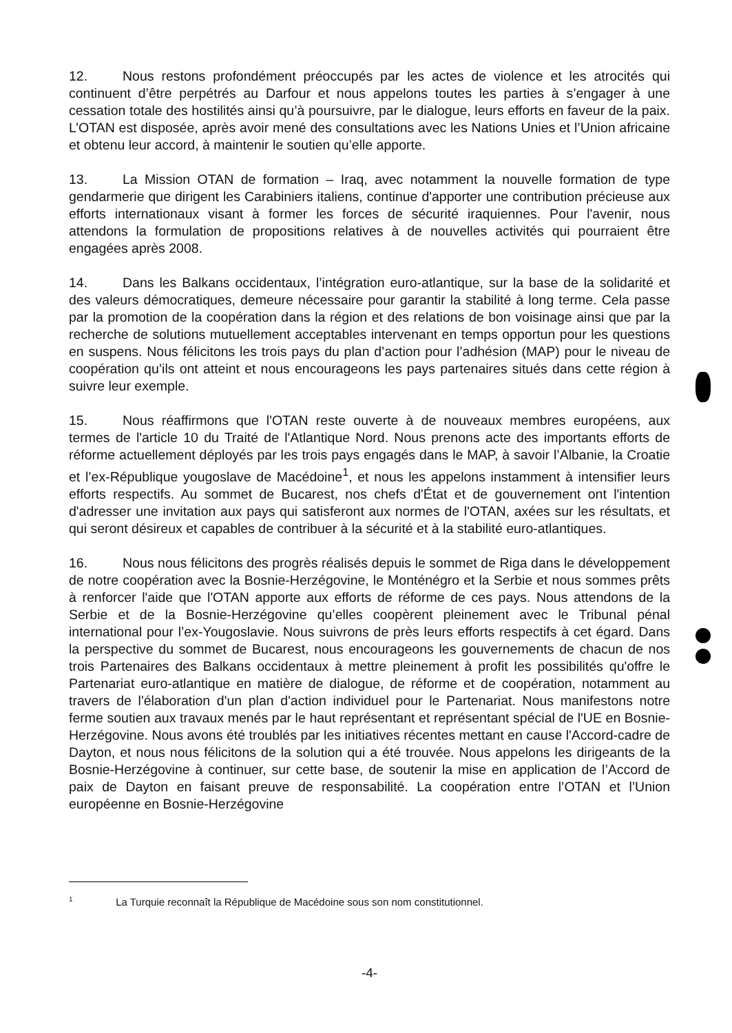12. Nous restons profondément préoccupés par les actes de violence et les atrocités qui continuent d’être perpétrés au Darfour et nous appelons toutes les parties à s’engager à une cessation totale des hostilités ainsi qu’à poursuivre, par le dialogue, leurs efforts en faveur de la paix. L’OTAN est disposée, après avoir mené des consultations avec les Nations Unies et l’Union africaine et obtenu leur accord, à maintenir le soutien qu’elle apporte.
13. La Mission OTAN de formation – Iraq, avec notamment la nouvelle formation de type gendarmerie que dirigent les Carabiniers italiens, continue d'apporter une contribution précieuse aux efforts internationaux visant à former les forces de sécurité iraquiennes. Pour l'avenir, nous attendons la formulation de propositions relatives à de nouvelles activités qui pourraient être engagées après 2008.
14. Dans les Balkans occidentaux, l’intégration euro-atlantique, sur la base de la solidarité et des valeurs démocratiques, demeure nécessaire pour garantir la stabilité à long terme. Cela passe par la promotion de la coopération dans la région et des relations de bon voisinage ainsi que par la recherche de solutions mutuellement acceptables intervenant en temps opportun pour les questions en suspens. Nous félicitons les trois pays du plan d’action pour l’adhésion (MAP) pour le niveau de coopération qu’ils ont atteint et nous encourageons les pays partenaires situés dans cette région à suivre leur exemple.
15. Nous réaffirmons que l'OTAN reste ouverte à de nouveaux membres européens, aux termes de l'article 10 du Traité de l'Atlantique Nord. Nous prenons acte des importants efforts de réforme actuellement déployés par les trois pays engagés dans le MAP, à savoir l’Albanie, la Croatie et l’ex-République yougoslave de Macédoine<sup>1</sup>, et nous les appelons instamment à intensifier leurs efforts respectifs. Au sommet de Bucarest, nos chefs d'État et de gouvernement ont l'intention d'adresser une invitation aux pays qui satisferont aux normes de l'OTAN, axées sur les résultats, et qui seront désireux et capables de contribuer à la sécurité et à la stabilité euro-atlantiques.
16. Nous nous félicitons des progrès réalisés depuis le sommet de Riga dans le développement de notre coopération avec la Bosnie-Herzégovine, le Monténégro et la Serbie et nous sommes prêts à renforcer l'aide que l'OTAN apporte aux efforts de réforme de ces pays. Nous attendons de la Serbie et de la Bosnie-Herzégovine qu’elles coopèrent pleinement avec le Tribunal pénal international pour l’ex-Yougoslavie. Nous suivrons de près leurs efforts respectifs à cet égard. Dans la perspective du sommet de Bucarest, nous encourageons les gouvernements de chacun de nos trois Partenaires des Balkans occidentaux à mettre pleinement à profit les possibilités qu'offre le Partenariat euro-atlantique en matière de dialogue, de réforme et de coopération, notamment au travers de l'élaboration d'un plan d'action individuel pour le Partenariat. Nous manifestons notre ferme soutien aux travaux menés par le haut représentant et représentant spécial de l'UE en Bosnie-Herzégovine. Nous avons été troublés par les initiatives récentes mettant en cause l'Accord-cadre de Dayton, et nous nous félicitons de la solution qui a été trouvée. Nous appelons les dirigeants de la Bosnie-Herzégovine à continuer, sur cette base, de soutenir la mise en application de l’Accord de paix de Dayton en faisant preuve de responsabilité. La coopération entre l’OTAN et l’Union européenne en Bosnie-Herzégovine
<sup>1</sup> La Turquie reconnaît la République de Macédoine sous son nom constitutionnel.
-4-